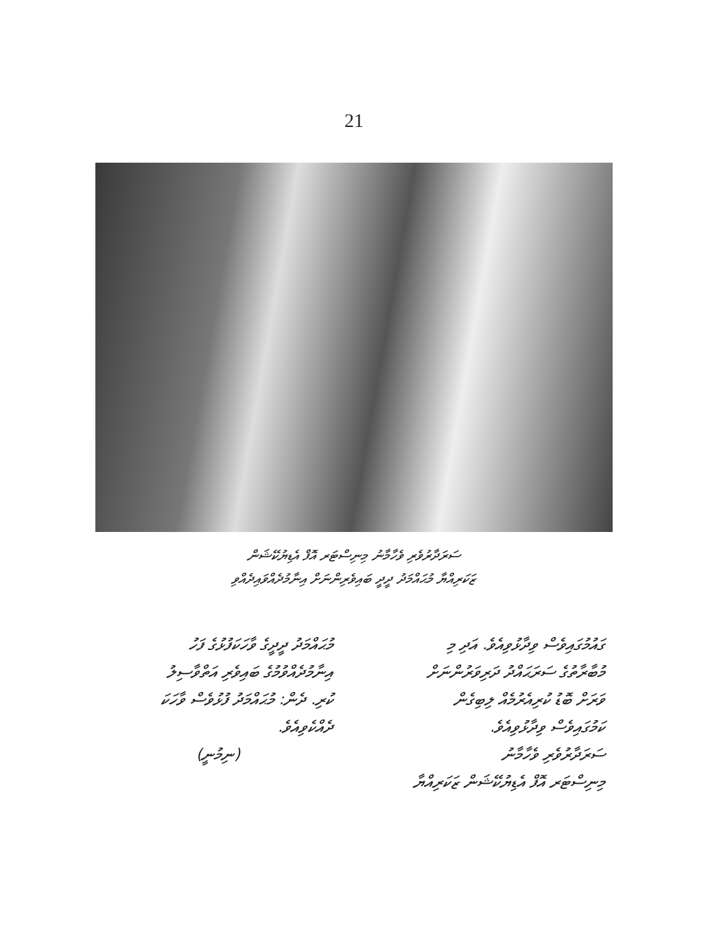21
ސަރަދާރުވެރި ވެހާމާނު މިނިސްޓަރ އޮފް އެޑިޔުކޭޝަން
ޒަކަރިއްޔާ މުޙައްމަދު ދީދީ ބައިވެރިންނަށް އިނާމުދެއްވައިދެއްވި
ގައުމުގައިވެސް ވިދާޅުވިއެވެ. އަދި މި
މުބާރާތުގެ ސަރަޙައްދު ދަރިވަރުންނަށް
ވަރަށް ބޮޑު ކުރިއެރުމެއް ލިބިގެން
ކަމުގައިވެސް ވިދާޅުވިއެވެ.
ސަރަދާރުވެރި ވެހާމާނު
މިނިސްޓަރ އޮފް އެޑިޔުކޭޝަން ޒަކަރިއްޔާ
މުޙައްމަދު ދީދީގެ ވާހަކަފުޅުގެ ފަހު
އިނާމުދެއްވުމުގެ ބައިވެރި އަތްވާސިލު
ކުރި. ދެން: މުޙައްމަދު ފުޅުވެސް ވާހަކަ
ދެއްކެވިއެވެ.
(ނިމުނީ)